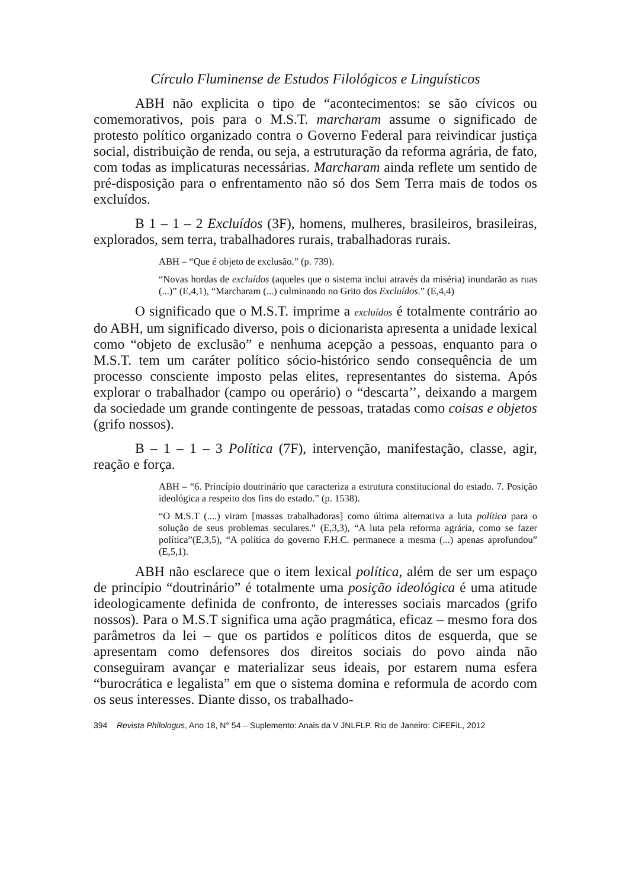Círculo Fluminense de Estudos Filológicos e Linguísticos
ABH não explicita o tipo de “acontecimentos: se são cívicos ou comemorativos, pois para o M.S.T. marcharam assume o significado de protesto político organizado contra o Governo Federal para reivindicar justiça social, distribuição de renda, ou seja, a estruturação da reforma agrária, de fato, com todas as implicaturas necessárias. Marcharam ainda reflete um sentido de pré-disposição para o enfrentamento não só dos Sem Terra mais de todos os excluídos.
B 1 – 1 – 2 Excluídos (3F), homens, mulheres, brasileiros, brasileiras, explorados, sem terra, trabalhadores rurais, trabalhadoras rurais.
ABH – “Que é objeto de exclusão.” (p. 739).
“Novas hordas de excluídos (aqueles que o sistema inclui através da miséria) inundarão as ruas (...)” (E,4,1), “Marcharam (...) culminando no Grito dos Excluídos.” (E,4,4)
O significado que o M.S.T. imprime a excluídos é totalmente contrário ao do ABH, um significado diverso, pois o dicionarista apresenta a unidade lexical como “objeto de exclusão” e nenhuma acepção a pessoas, enquanto para o M.S.T. tem um caráter político sócio-histórico sendo consequência de um processo consciente imposto pelas elites, representantes do sistema. Após explorar o trabalhador (campo ou operário) o “descarta’’, deixando a margem da sociedade um grande contingente de pessoas, tratadas como coisas e objetos (grifo nossos).
B – 1 – 1 – 3 Política (7F), intervenção, manifestação, classe, agir, reação e força.
ABH – “6. Princípio doutrinário que caracteriza a estrutura constitucional do estado. 7. Posição ideológica a respeito dos fins do estado.” (p. 1538).
“O M.S.T (....) viram [massas trabalhadoras] como última alternativa a luta política para o solução de seus problemas seculares.” (E,3,3), “A luta pela reforma agrária, como se fazer política”(E,3,5), “A política do governo F.H.C. permanece a mesma (...) apenas aprofundou” (E,5,1).
ABH não esclarece que o item lexical política, além de ser um espaço de princípio “doutrinário” é totalmente uma posição ideológica é uma atitude ideologicamente definida de confronto, de interesses sociais marcados (grifo nossos). Para o M.S.T significa uma ação pragmática, eficaz – mesmo fora dos parâmetros da lei – que os partidos e políticos ditos de esquerda, que se apresentam como defensores dos direitos sociais do povo ainda não conseguiram avançar e materializar seus ideais, por estarem numa esfera “burocrática e legalista” em que o sistema domina e reformula de acordo com os seus interesses. Diante disso, os trabalhado-
394 Revista Philologus, Ano 18, N° 54 – Suplemento: Anais da V JNLFLP. Rio de Janeiro: CiFEFiL, 2012